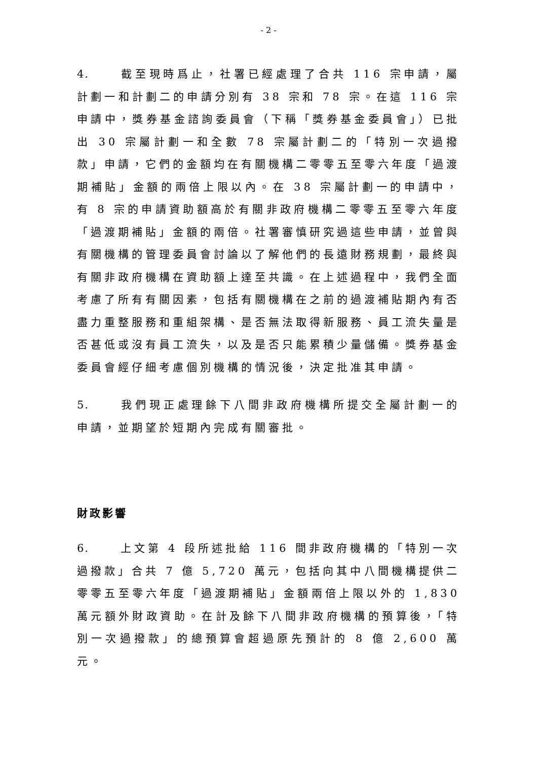- 2 -
4. 截至現時爲止，社署已經處理了合共 116 宗申請，屬計劃一和計劃二的申請分別有 38 宗和 78 宗。在這 116 宗申請中，獎券基金諮詢委員會（下稱「獎券基金委員會」）已批出 30 宗屬計劃一和全數 78 宗屬計劃二的「特別一次過撥款」申請，它們的金額均在有關機構二零零五至零六年度「過渡期補貼」金額的兩倍上限以內。在 38 宗屬計劃一的申請中，有 8 宗的申請資助額高於有關非政府機構二零零五至零六年度「過渡期補貼」金額的兩倍。社署審慎研究過這些申請，並曾與有關機構的管理委員會討論以了解他們的長遠財務規劃，最終與有關非政府機構在資助額上達至共識。在上述過程中，我們全面考慮了所有有關因素，包括有關機構在之前的過渡補貼期內有否盡力重整服務和重組架構、是否無法取得新服務、員工流失量是否甚低或沒有員工流失，以及是否只能累積少量儲備。獎券基金委員會經仔細考慮個別機構的情況後，決定批准其申請。
5. 我們現正處理餘下八間非政府機構所提交全屬計劃一的申請，並期望於短期內完成有關審批。
財政影響
6. 上文第 4 段所述批給 116 間非政府機構的「特別一次過撥款」合共 7 億 5,720 萬元，包括向其中八間機構提供二零零五至零六年度「過渡期補貼」金額兩倍上限以外的 1,830 萬元額外財政資助。在計及餘下八間非政府機構的預算後，「特別一次過撥款」的總預算會超過原先預計的 8 億 2,600 萬元。